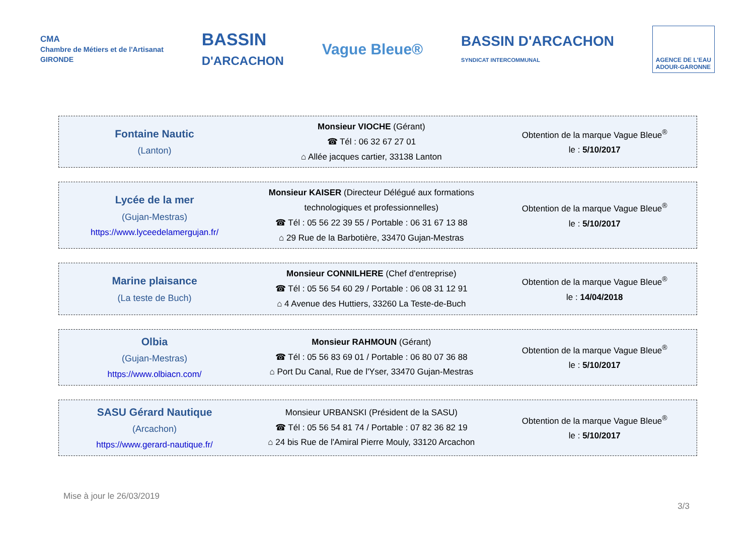CMA
Chambre de Métiers et de l'Artisanat
GIRONDE
BASSIN
D'ARCACHON
Vague Bleue®
BASSIN D'ARCACHON
SYNDICAT INTERCOMMUNAL
AGENCE DE L'EAU
ADOUR-GARONNE
| Fontaine Nautic (Lanton) | Monsieur VIOCHE (Gérant) ☎ Tél : 06 32 67 27 01 ⌂ Allée jacques cartier, 33138 Lanton | Obtention de la marque Vague Bleue<sup>®</sup> le : 5/10/2017 |
| Lycée de la mer (Gujan-Mestras) https://www.lyceedelamergujan.fr/ | Monsieur KAISER (Directeur Délégué aux formations technologiques et professionnelles) ☎ Tél : 05 56 22 39 55 / Portable : 06 31 67 13 88 ⌂ 29 Rue de la Barbotière, 33470 Gujan-Mestras | Obtention de la marque Vague Bleue<sup>®</sup> le : 5/10/2017 |
| Marine plaisance (La teste de Buch) | Monsieur CONNILHERE (Chef d'entreprise) ☎ Tél : 05 56 54 60 29 / Portable : 06 08 31 12 91 ⌂ 4 Avenue des Huttiers, 33260 La Teste-de-Buch | Obtention de la marque Vague Bleue<sup>®</sup> le : 14/04/2018 |
| Olbia (Gujan-Mestras) https://www.olbiacn.com/ | Monsieur RAHMOUN (Gérant) ☎ Tél : 05 56 83 69 01 / Portable : 06 80 07 36 88 ⌂ Port Du Canal, Rue de l'Yser, 33470 Gujan-Mestras | Obtention de la marque Vague Bleue<sup>®</sup> le : 5/10/2017 |
| SASU Gérard Nautique (Arcachon) https://www.gerard-nautique.fr/ | Monsieur URBANSKI (Président de la SASU) ☎ Tél : 05 56 54 81 74 / Portable : 07 82 36 82 19 ⌂ 24 bis Rue de l'Amiral Pierre Mouly, 33120 Arcachon | Obtention de la marque Vague Bleue<sup>®</sup> le : 5/10/2017 |
Mise à jour le 26/03/2019
3/3